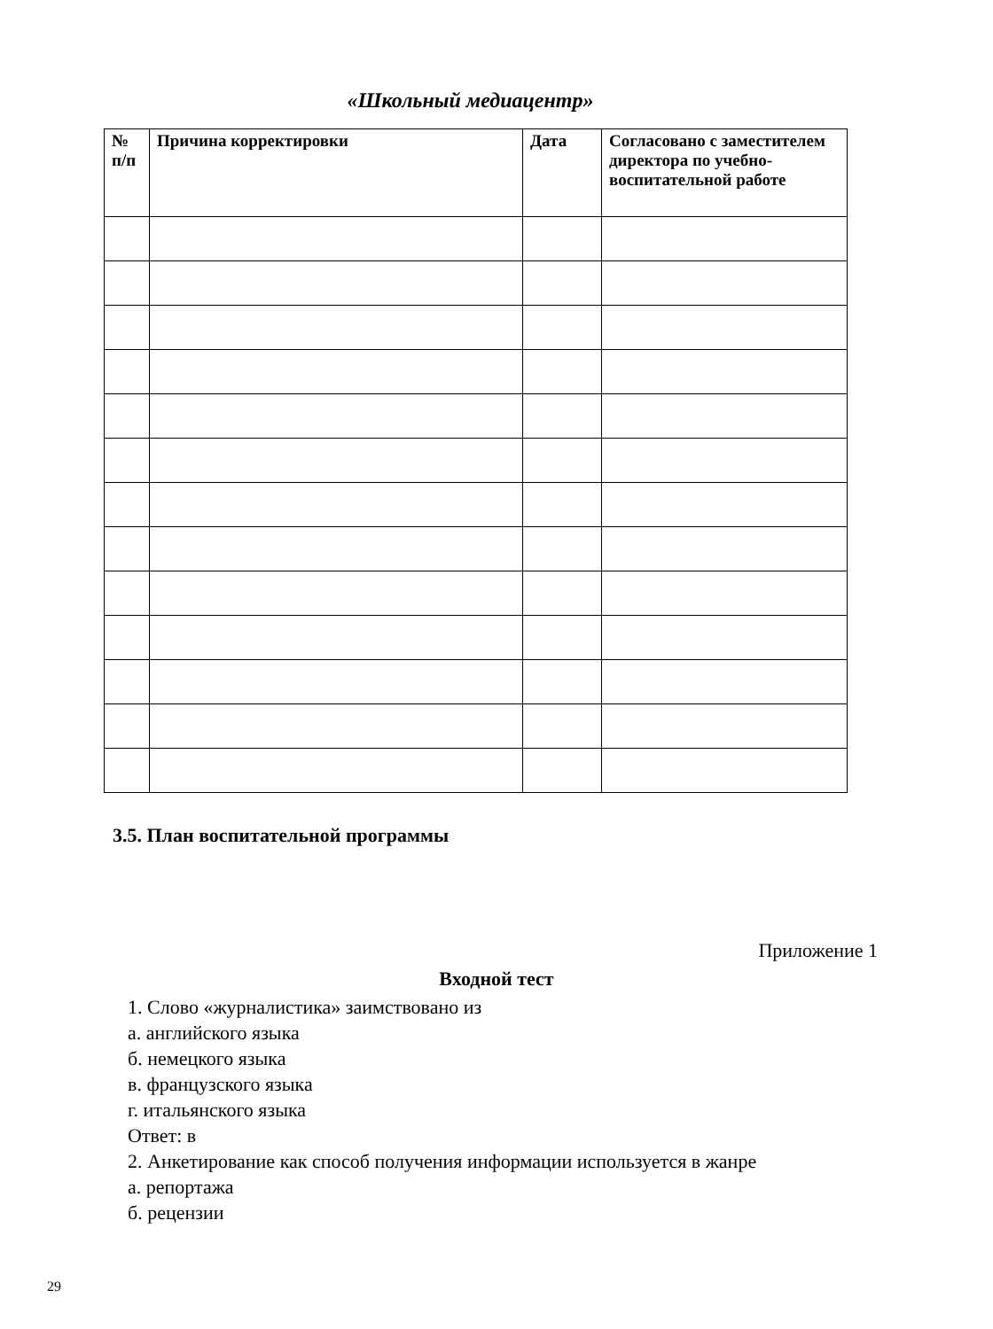«Школьный медиацентр»
| № п/п | Причина корректировки | Дата | Согласовано с заместителем директора по учебно-воспитательной работе |
| --- | --- | --- | --- |
3.5. План воспитательной программы
Приложение 1
Входной тест
1. Слово «журналистика» заимствовано из
а. английского языка
б. немецкого языка
в. французского языка
г. итальянского языка
Ответ: в
2. Анкетирование как способ получения информации используется в жанре
а. репортажа
б. рецензии
29